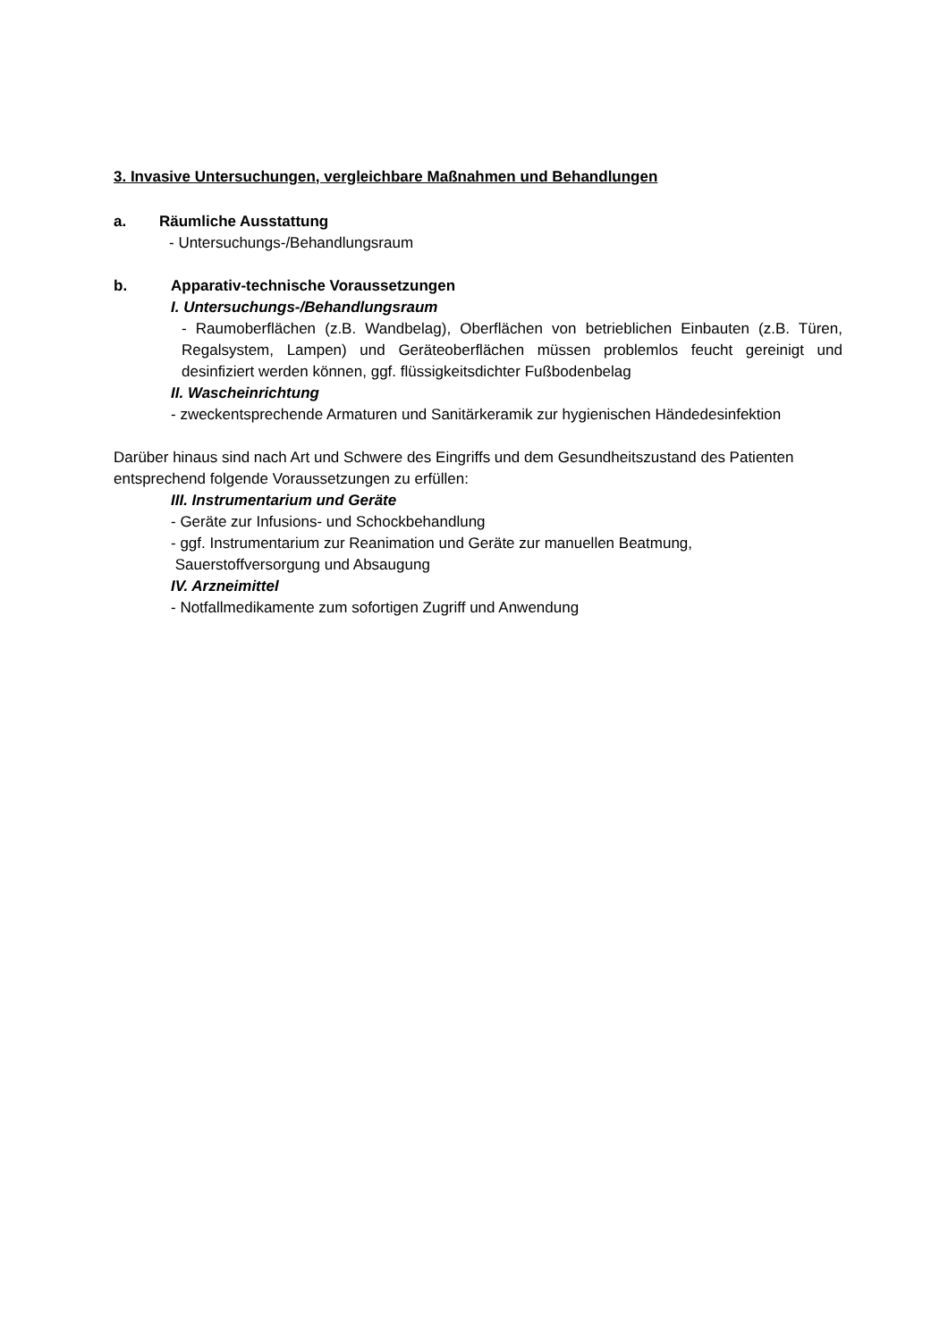3. Invasive Untersuchungen, vergleichbare Maßnahmen und Behandlungen
a. Räumliche Ausstattung
- Untersuchungs-/Behandlungsraum
b. Apparativ-technische Voraussetzungen
I. Untersuchungs-/Behandlungsraum
- Raumoberflächen (z.B. Wandbelag), Oberflächen von betrieblichen Einbauten (z.B. Türen, Regalsystem, Lampen) und Geräteoberflächen müssen problemlos feucht gereinigt und desinfiziert werden können, ggf. flüssigkeitsdichter Fußbodenbelag
II. Wascheinrichtung
- zweckentsprechende Armaturen und Sanitärkeramik zur hygienischen Händedesinfektion
Darüber hinaus sind nach Art und Schwere des Eingriffs und dem Gesundheitszustand des Patienten entsprechend folgende Voraussetzungen zu erfüllen:
III. Instrumentarium und Geräte
- Geräte zur Infusions- und Schockbehandlung
- ggf. Instrumentarium zur Reanimation und Geräte zur manuellen Beatmung,
Sauerstoffversorgung und Absaugung
IV. Arzneimittel
- Notfallmedikamente zum sofortigen Zugriff und Anwendung